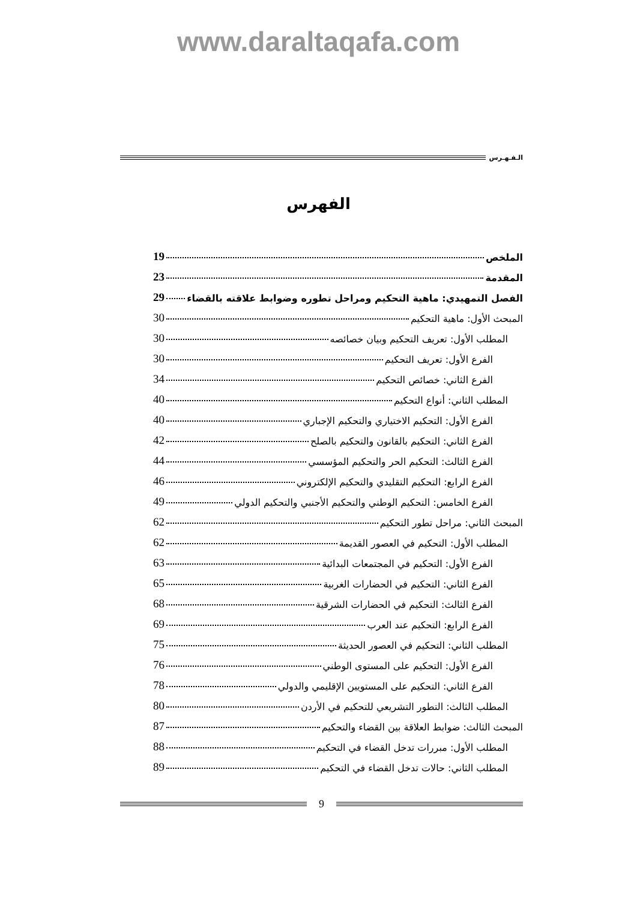www.daraltaqafa.com
الـفـهـرس
الفهرس
الملخص 19
المقدمة 23
الفصل التمهيدي: ماهية التحكيم ومراحل تطوره وضوابط علاقته بالقضاء 29
المبحث الأول: ماهية التحكيم 30
المطلب الأول: تعريف التحكيم وبيان خصائصه 30
الفرع الأول: تعريف التحكيم 30
الفرع الثاني: خصائص التحكيم 34
المطلب الثاني: أنواع التحكيم 40
الفرع الأول: التحكيم الاختياري والتحكيم الإجباري 40
الفرع الثاني: التحكيم بالقانون والتحكيم بالصلح 42
الفرع الثالث: التحكيم الحر والتحكيم المؤسسي 44
الفرع الرابع: التحكيم التقليدي والتحكيم الإلكتروني 46
الفرع الخامس: التحكيم الوطني والتحكيم الأجنبي والتحكيم الدولي 49
المبحث الثاني: مراحل تطور التحكيم 62
المطلب الأول: التحكيم في العصور القديمة 62
الفرع الأول: التحكيم في المجتمعات البدائية 63
الفرع الثاني: التحكيم في الحضارات الغربية 65
الفرع الثالث: التحكيم في الحضارات الشرقية 68
الفرع الرابع: التحكيم عند العرب 69
المطلب الثاني: التحكيم في العصور الحديثة 75
الفرع الأول: التحكيم على المستوى الوطني 76
الفرع الثاني: التحكيم على المستويين الإقليمي والدولي 78
المطلب الثالث: التطور التشريعي للتحكيم في الأردن 80
المبحث الثالث: ضوابط العلاقة بين القضاء والتحكيم 87
المطلب الأول: مبررات تدخل القضاء في التحكيم 88
المطلب الثاني: حالات تدخل القضاء في التحكيم 89
9